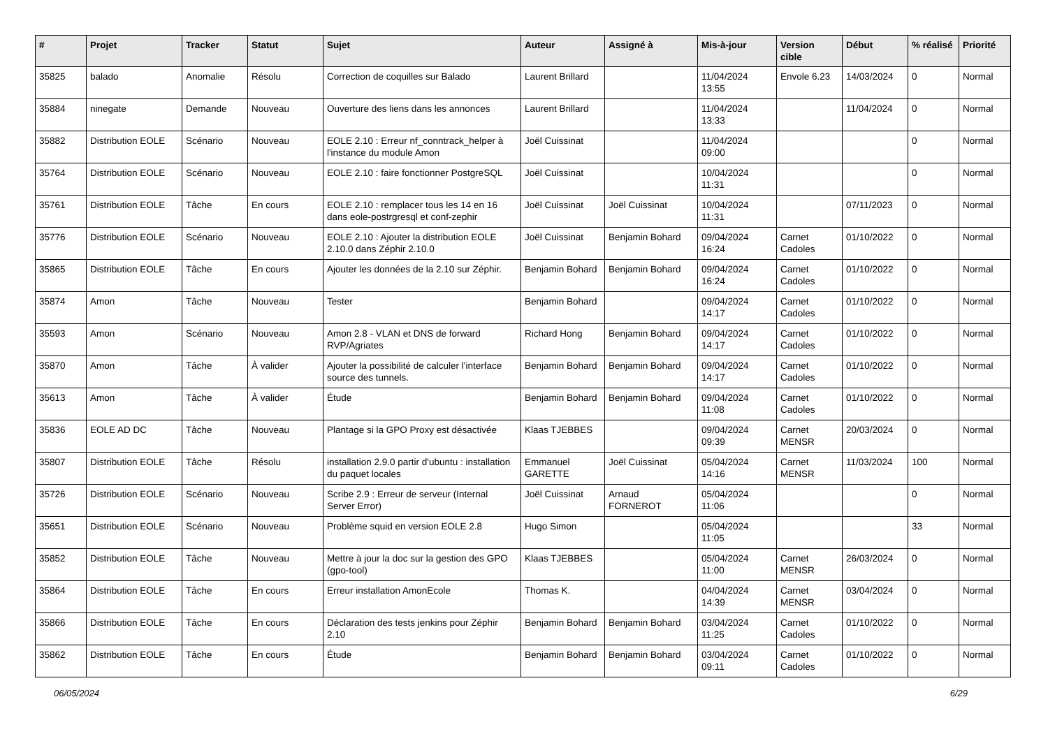| # | Projet | Tracker | Statut | Sujet | Auteur | Assigné à | Mis-à-jour | Version cible | Début | % réalisé | Priorité |
| --- | --- | --- | --- | --- | --- | --- | --- | --- | --- | --- | --- |
| 35825 | balado | Anomalie | Résolu | Correction de coquilles sur Balado | Laurent Brillard | | 11/04/2024 13:55 | Envole 6.23 | 14/03/2024 | 0 | Normal |
| 35884 | ninegate | Demande | Nouveau | Ouverture des liens dans les annonces | Laurent Brillard | | 11/04/2024 13:33 | | 11/04/2024 | 0 | Normal |
| 35882 | Distribution EOLE | Scénario | Nouveau | EOLE 2.10 : Erreur nf_conntrack_helper à l'instance du module Amon | Joël Cuissinat | | 11/04/2024 09:00 | | | 0 | Normal |
| 35764 | Distribution EOLE | Scénario | Nouveau | EOLE 2.10 : faire fonctionner PostgreSQL | Joël Cuissinat | | 10/04/2024 11:31 | | | 0 | Normal |
| 35761 | Distribution EOLE | Tâche | En cours | EOLE 2.10 : remplacer tous les 14 en 16 dans eole-postrgresql et conf-zephir | Joël Cuissinat | Joël Cuissinat | 10/04/2024 11:31 | | 07/11/2023 | 0 | Normal |
| 35776 | Distribution EOLE | Scénario | Nouveau | EOLE 2.10 : Ajouter la distribution EOLE 2.10.0 dans Zéphir 2.10.0 | Joël Cuissinat | Benjamin Bohard | 09/04/2024 16:24 | Carnet Cadoles | 01/10/2022 | 0 | Normal |
| 35865 | Distribution EOLE | Tâche | En cours | Ajouter les données de la 2.10 sur Zéphir. | Benjamin Bohard | Benjamin Bohard | 09/04/2024 16:24 | Carnet Cadoles | 01/10/2022 | 0 | Normal |
| 35874 | Amon | Tâche | Nouveau | Tester | Benjamin Bohard | | 09/04/2024 14:17 | Carnet Cadoles | 01/10/2022 | 0 | Normal |
| 35593 | Amon | Scénario | Nouveau | Amon 2.8 - VLAN et DNS de forward RVP/Agriates | Richard Hong | Benjamin Bohard | 09/04/2024 14:17 | Carnet Cadoles | 01/10/2022 | 0 | Normal |
| 35870 | Amon | Tâche | À valider | Ajouter la possibilité de calculer l'interface source des tunnels. | Benjamin Bohard | Benjamin Bohard | 09/04/2024 14:17 | Carnet Cadoles | 01/10/2022 | 0 | Normal |
| 35613 | Amon | Tâche | À valider | Étude | Benjamin Bohard | Benjamin Bohard | 09/04/2024 11:08 | Carnet Cadoles | 01/10/2022 | 0 | Normal |
| 35836 | EOLE AD DC | Tâche | Nouveau | Plantage si la GPO Proxy est désactivée | Klaas TJEBBES | | 09/04/2024 09:39 | Carnet MENSR | 20/03/2024 | 0 | Normal |
| 35807 | Distribution EOLE | Tâche | Résolu | installation 2.9.0 partir d'ubuntu : installation du paquet locales | Emmanuel GARETTE | Joël Cuissinat | 05/04/2024 14:16 | Carnet MENSR | 11/03/2024 | 100 | Normal |
| 35726 | Distribution EOLE | Scénario | Nouveau | Scribe 2.9 : Erreur de serveur (Internal Server Error) | Joël Cuissinat | Arnaud FORNEROT | 05/04/2024 11:06 | | | 0 | Normal |
| 35651 | Distribution EOLE | Scénario | Nouveau | Problème squid en version EOLE 2.8 | Hugo Simon | | 05/04/2024 11:05 | | | 33 | Normal |
| 35852 | Distribution EOLE | Tâche | Nouveau | Mettre à jour la doc sur la gestion des GPO (gpo-tool) | Klaas TJEBBES | | 05/04/2024 11:00 | Carnet MENSR | 26/03/2024 | 0 | Normal |
| 35864 | Distribution EOLE | Tâche | En cours | Erreur installation AmonEcole | Thomas K. | | 04/04/2024 14:39 | Carnet MENSR | 03/04/2024 | 0 | Normal |
| 35866 | Distribution EOLE | Tâche | En cours | Déclaration des tests jenkins pour Zéphir 2.10 | Benjamin Bohard | Benjamin Bohard | 03/04/2024 11:25 | Carnet Cadoles | 01/10/2022 | 0 | Normal |
| 35862 | Distribution EOLE | Tâche | En cours | Étude | Benjamin Bohard | Benjamin Bohard | 03/04/2024 09:11 | Carnet Cadoles | 01/10/2022 | 0 | Normal |
06/05/2024 6/29